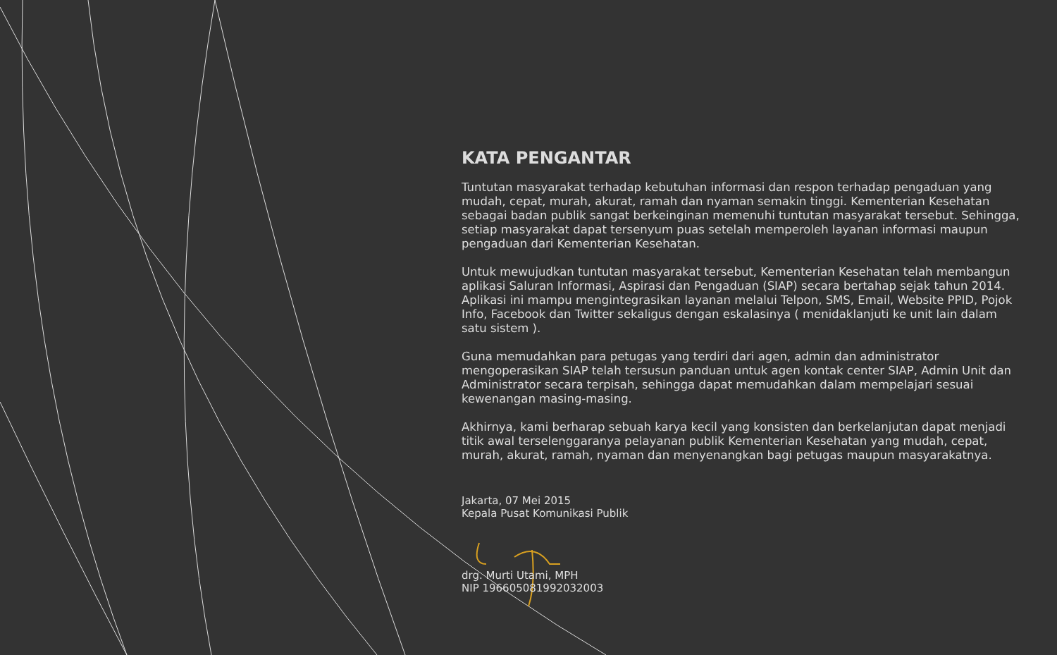KATA PENGANTAR
Tuntutan masyarakat terhadap kebutuhan informasi dan respon terhadap pengaduan yang mudah, cepat, murah, akurat, ramah dan nyaman semakin tinggi. Kementerian Kesehatan sebagai badan publik sangat berkeinginan memenuhi tuntutan masyarakat tersebut. Sehingga, setiap masyarakat dapat tersenyum puas setelah memperoleh layanan informasi maupun pengaduan dari Kementerian Kesehatan.
Untuk mewujudkan tuntutan masyarakat tersebut, Kementerian Kesehatan telah membangun aplikasi Saluran Informasi, Aspirasi dan Pengaduan (SIAP) secara bertahap sejak tahun 2014. Aplikasi ini mampu mengintegrasikan layanan melalui Telpon, SMS, Email, Website PPID, Pojok Info, Facebook dan Twitter sekaligus dengan eskalasinya ( menidaklanjuti ke unit lain dalam satu sistem ).
Guna memudahkan para petugas yang terdiri dari agen, admin dan administrator mengoperasikan SIAP telah tersusun panduan untuk agen kontak center SIAP, Admin Unit dan Administrator secara terpisah, sehingga dapat memudahkan dalam mempelajari sesuai kewenangan masing-masing.
Akhirnya, kami berharap sebuah karya kecil yang konsisten dan berkelanjutan dapat menjadi titik awal terselenggaranya pelayanan publik Kementerian Kesehatan yang mudah, cepat, murah, akurat, ramah, nyaman dan menyenangkan bagi petugas maupun masyarakatnya.
Jakarta, 07 Mei 2015
Kepala Pusat Komunikasi Publik
drg. Murti Utami, MPH
NIP 196605081992032003